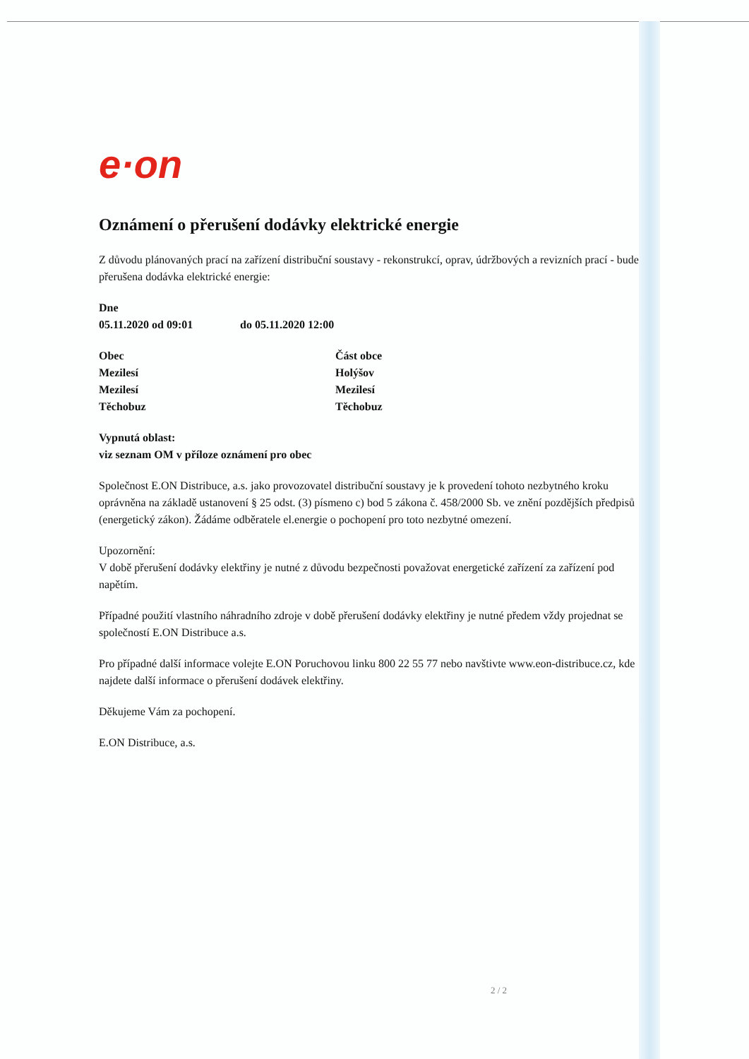e·on
Oznámení o přerušení dodávky elektrické energie
Z důvodu plánovaných prací na zařízení distribuční soustavy - rekonstrukcí, oprav, údržbových a revizních prací - bude přerušena dodávka elektrické energie:
Dne
05.11.2020 od 09:01 do 05.11.2020 12:00
Obec
Mezilesí
Mezilesí
Těchobuz
Část obce
Holýšov
Mezilesí
Těchobuz
Vypnutá oblast:
viz seznam OM v příloze oznámení pro obec
Společnost E.ON Distribuce, a.s. jako provozovatel distribuční soustavy je k provedení tohoto nezbytného kroku oprávněna na základě ustanovení § 25 odst. (3) písmeno c) bod 5 zákona č. 458/2000 Sb. ve znění pozdějších předpisů (energetický zákon). Žádáme odběratele el.energie o pochopení pro toto nezbytné omezení.
Upozornění:
V době přerušení dodávky elektřiny je nutné z důvodu bezpečnosti považovat energetické zařízení za zařízení pod napětím.
Případné použití vlastního náhradního zdroje v době přerušení dodávky elektřiny je nutné předem vždy projednat se společností E.ON Distribuce a.s.
Pro případné další informace volejte E.ON Poruchovou linku 800 22 55 77 nebo navštivte www.eon-distribuce.cz, kde najdete další informace o přerušení dodávek elektřiny.
Děkujeme Vám za pochopení.
E.ON Distribuce, a.s.
2 / 2